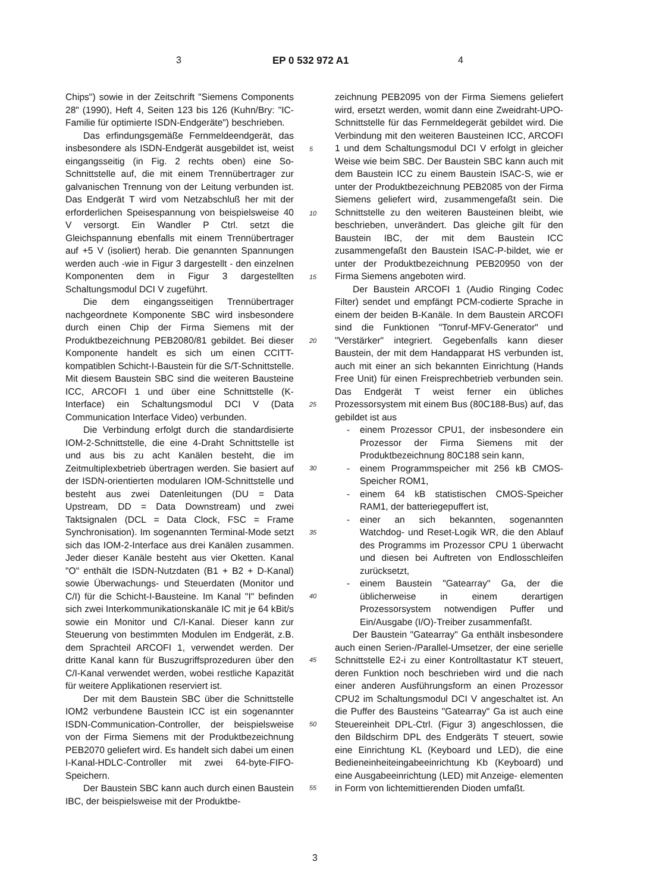3 EP 0 532 972 A1 4
Chips") sowie in der Zeitschrift "Siemens Components 28" (1990), Heft 4, Seiten 123 bis 126 (Kuhn/Bry: "IC- Familie für optimierte ISDN-Endgeräte") beschrieben.
Das erfindungsgemäße Fernmeldeendgerät, das insbesondere als ISDN-Endgerät ausgebildet ist, weist eingangsseitig (in Fig. 2 rechts oben) eine So-Schnittstelle auf, die mit einem Trennübertrager zur galvanischen Trennung von der Leitung verbunden ist. Das Endgerät T wird vom Netzabschluß her mit der erforderlichen Speisespannung von beispielsweise 40 V versorgt. Ein Wandler P Ctrl. setzt die Gleichspannung ebenfalls mit einem Trennübertrager auf +5 V (isoliert) herab. Die genannten Spannungen werden auch -wie in Figur 3 dargestellt - den einzelnen Komponenten dem in Figur 3 dargestellten Schaltungsmodul DCI V zugeführt.
Die dem eingangsseitigen Trennübertrager nachgeordnete Komponente SBC wird insbesondere durch einen Chip der Firma Siemens mit der Produktbezeichnung PEB2080/81 gebildet. Bei dieser Komponente handelt es sich um einen CCITT-kompatiblen Schicht-I-Baustein für die S/T-Schnittstelle. Mit diesem Baustein SBC sind die weiteren Bausteine ICC, ARCOFI 1 und über eine Schnittstelle (K-Interface) ein Schaltungsmodul DCI V (Data Communication Interface Video) verbunden.
Die Verbindung erfolgt durch die standardisierte IOM-2-Schnittstelle, die eine 4-Draht Schnittstelle ist und aus bis zu acht Kanälen besteht, die im Zeitmultiplexbetrieb übertragen werden. Sie basiert auf der ISDN-orientierten modularen IOM-Schnittstelle und besteht aus zwei Datenleitungen (DU = Data Upstream, DD = Data Downstream) und zwei Taktsignalen (DCL = Data Clock, FSC = Frame Synchronisation). Im sogenannten Terminal-Mode setzt sich das IOM-2-Interface aus drei Kanälen zusammen. Jeder dieser Kanäle besteht aus vier Oketten. Kanal "O" enthält die ISDN-Nutzdaten (B1 + B2 + D-Kanal) sowie Überwachungs- und Steuerdaten (Monitor und C/I) für die Schicht-I-Bausteine. Im Kanal "I" befinden sich zwei Interkommunikationskanäle IC mit je 64 kBit/s sowie ein Monitor und C/I-Kanal. Dieser kann zur Steuerung von bestimmten Modulen im Endgerät, z.B. dem Sprachteil ARCOFI 1, verwendet werden. Der dritte Kanal kann für Buszugriffsprozeduren über den C/I-Kanal verwendet werden, wobei restliche Kapazität für weitere Applikationen reserviert ist.
Der mit dem Baustein SBC über die Schnittstelle IOM2 verbundene Baustein ICC ist ein sogenannter ISDN-Communication-Controller, der beispielsweise von der Firma Siemens mit der Produktbezeichnung PEB2070 geliefert wird. Es handelt sich dabei um einen I-Kanal-HDLC-Controller mit zwei 64-byte-FIFO-Speichern.
Der Baustein SBC kann auch durch einen Baustein IBC, der beispielsweise mit der Produktbe-
5
10
15
20
25
30
35
40
45
50
55
zeichnung PEB2095 von der Firma Siemens geliefert wird, ersetzt werden, womit dann eine Zweidraht-UPO-Schnittstelle für das Fernmeldegerät gebildet wird. Die Verbindung mit den weiteren Bausteinen ICC, ARCOFI 1 und dem Schaltungsmodul DCI V erfolgt in gleicher Weise wie beim SBC. Der Baustein SBC kann auch mit dem Baustein ICC zu einem Baustein ISAC-S, wie er unter der Produktbezeichnung PEB2085 von der Firma Siemens geliefert wird, zusammengefaßt sein. Die Schnittstelle zu den weiteren Bausteinen bleibt, wie beschrieben, unverändert. Das gleiche gilt für den Baustein IBC, der mit dem Baustein ICC zusammengefaßt den Baustein ISAC-P-bildet, wie er unter der Produktbezeichnung PEB20950 von der Firma Siemens angeboten wird.
Der Baustein ARCOFI 1 (Audio Ringing Codec Filter) sendet und empfängt PCM-codierte Sprache in einem der beiden B-Kanäle. In dem Baustein ARCOFI sind die Funktionen "Tonruf-MFV-Generator" und "Verstärker" integriert. Gegebenfalls kann dieser Baustein, der mit dem Handapparat HS verbunden ist, auch mit einer an sich bekannten Einrichtung (Hands Free Unit) für einen Freisprechbetrieb verbunden sein. Das Endgerät T weist ferner ein übliches Prozessorsystem mit einem Bus (80C188-Bus) auf, das gebildet ist aus
- einem Prozessor CPU1, der insbesondere ein Prozessor der Firma Siemens mit der Produktbezeichnung 80C188 sein kann,
- einem Programmspeicher mit 256 kB CMOS-Speicher ROM1,
- einem 64 kB statistischen CMOS-Speicher RAM1, der batteriegepuffert ist,
- einer an sich bekannten, sogenannten Watchdog- und Reset-Logik WR, die den Ablauf des Programms im Prozessor CPU 1 überwacht und diesen bei Auftreten von Endlosschleifen zurücksetzt,
- einem Baustein "Gatearray" Ga, der die üblicherweise in einem derartigen Prozessorsystem notwendigen Puffer und Ein/Ausgabe (I/O)-Treiber zusammenfaßt.
Der Baustein "Gatearray" Ga enthält insbesondere auch einen Serien-/Parallel-Umsetzer, der eine serielle Schnittstelle E2-i zu einer Kontrolltastatur KT steuert, deren Funktion noch beschrieben wird und die nach einer anderen Ausführungsform an einen Prozessor CPU2 im Schaltungsmodul DCI V angeschaltet ist. An die Puffer des Bausteins "Gatearray" Ga ist auch eine Steuereinheit DPL-Ctrl. (Figur 3) angeschlossen, die den Bildschirm DPL des Endgeräts T steuert, sowie eine Einrichtung KL (Keyboard und LED), die eine Bedieneinheiteingabeeinrichtung Kb (Keyboard) und eine Ausgabeeinrichtung (LED) mit Anzeige- elementen in Form von lichtemittierenden Dioden umfaßt.
3